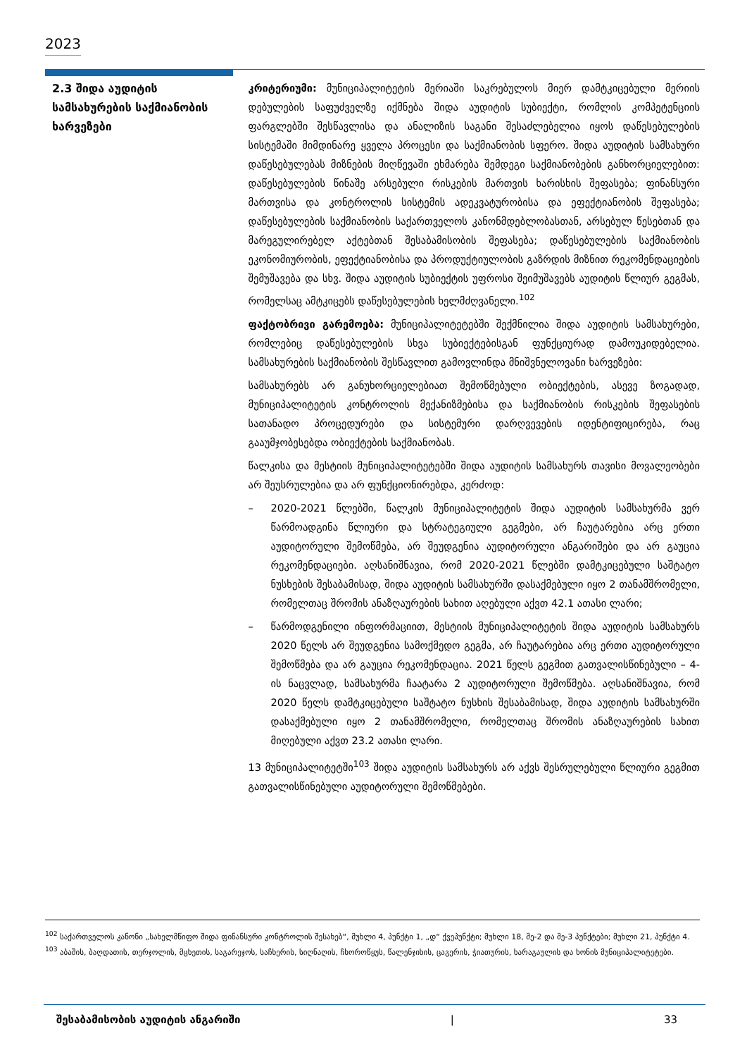2023
2.3 შიდა აუდიტის სამსახურების საქმიანობის ხარვეზები
კრიტერიუმი: მუნიციპალიტეტის მერიაში საკრებულოს მიერ დამტკიცებული მერიის დებულების საფუძველზე იქმნება შიდა აუდიტის სუბიექტი, რომლის კომპეტენციის ფარგლებში შესწავლისა და ანალიზის საგანი შესაძლებელია იყოს დაწესებულების სისტემაში მიმდინარე ყველა პროცესი და საქმიანობის სფერო. შიდა აუდიტის სამსახური დაწესებულებას მიზნების მიღწევაში ეხმარება შემდეგი საქმიანობების განხორციელებით: დაწესებულების წინაშე არსებული რისკების მართვის ხარისხის შეფასება; ფინანსური მართვისა და კონტროლის სისტემის ადეკვატურობისა და ეფექტიანობის შეფასება; დაწესებულების საქმიანობის საქართველოს კანონმდებლობასთან, არსებულ წესებთან და მარეგულირებელ აქტებთან შესაბამისობის შეფასება; დაწესებულების საქმიანობის ეკონომიურობის, ეფექტიანობისა და პროდუქტიულობის გაზრდის მიზნით რეკომენდაციების შემუშავება და სხვ. შიდა აუდიტის სუბიექტის უფროსი შეიმუშავებს აუდიტის წლიურ გეგმას, რომელსაც ამტკიცებს დაწესებულების ხელმძღვანელი.<sup>102</sup>
ფაქტობრივი გარემოება: მუნიციპალიტეტებში შექმნილია შიდა აუდიტის სამსახურები, რომლებიც დაწესებულების სხვა სუბიექტებისგან ფუნქციურად დამოუკიდებელია. სამსახურების საქმიანობის შესწავლით გამოვლინდა მნიშვნელოვანი ხარვეზები:
სამსახურებს არ განუხორციელებიათ შემოწმებული ობიექტების, ასევე ზოგადად, მუნიციპალიტეტის კონტროლის მექანიზმებისა და საქმიანობის რისკების შეფასების სათანადო პროცედურები და სისტემური დარღვევების იდენტიფიცირება, რაც გააუმჯობესებდა ობიექტების საქმიანობას.
წალკისა და მესტიის მუნიციპალიტეტებში შიდა აუდიტის სამსახურს თავისი მოვალეობები არ შეუსრულებია და არ ფუნქციონირებდა, კერძოდ:
– 2020-2021 წლებში, წალკის მუნიციპალიტეტის შიდა აუდიტის სამსახურმა ვერ წარმოადგინა წლიური და სტრატეგიული გეგმები, არ ჩაუტარებია არც ერთი აუდიტორული შემოწმება, არ შეუდგენია აუდიტორული ანგარიშები და არ გაუცია რეკომენდაციები. აღსანიშნავია, რომ 2020-2021 წლებში დამტკიცებული საშტატო ნუსხების შესაბამისად, შიდა აუდიტის სამსახურში დასაქმებული იყო 2 თანამშრომელი, რომელთაც შრომის ანაზღაურების სახით აღებული აქვთ 42.1 ათასი ლარი;
– წარმოდგენილი ინფორმაციით, მესტიის მუნიციპალიტეტის შიდა აუდიტის სამსახურს 2020 წელს არ შეუდგენია სამოქმედო გეგმა, არ ჩაუტარებია არც ერთი აუდიტორული შემოწმება და არ გაუცია რეკომენდაცია. 2021 წელს გეგმით გათვალისწინებული – 4-ის ნაცვლად, სამსახურმა ჩაატარა 2 აუდიტორული შემოწმება. აღსანიშნავია, რომ 2020 წელს დამტკიცებული საშტატო ნუსხის შესაბამისად, შიდა აუდიტის სამსახურში დასაქმებული იყო 2 თანამშრომელი, რომელთაც შრომის ანაზღაურების სახით მიღებული აქვთ 23.2 ათასი ლარი.
13 მუნიციპალიტეტში<sup>103</sup> შიდა აუდიტის სამსახურს არ აქვს შესრულებული წლიური გეგმით გათვალისწინებული აუდიტორული შემოწმებები.
<sup>102</sup> საქართველოს კანონი „სახელმწიფო შიდა ფინანსური კონტროლის შესახებ“, მუხლი 4, პუნქტი 1, „დ“ ქვეპუნქტი; მუხლი 18, მე-2 და მე-3 პუნქტები; მუხლი 21, პუნქტი 4.
<sup>103</sup> აბაშის, ბაღდათის, თერჯოლის, მცხეთის, საგარეჯოს, საჩხერის, სიღნაღის, ჩხოროწყუს, წალენჯიხის, ცაგერის, ჭიათურის, ხარაგაულის და ხონის მუნიციპალიტეტები.
შესაბამისობის აუდიტის ანგარიში | 33